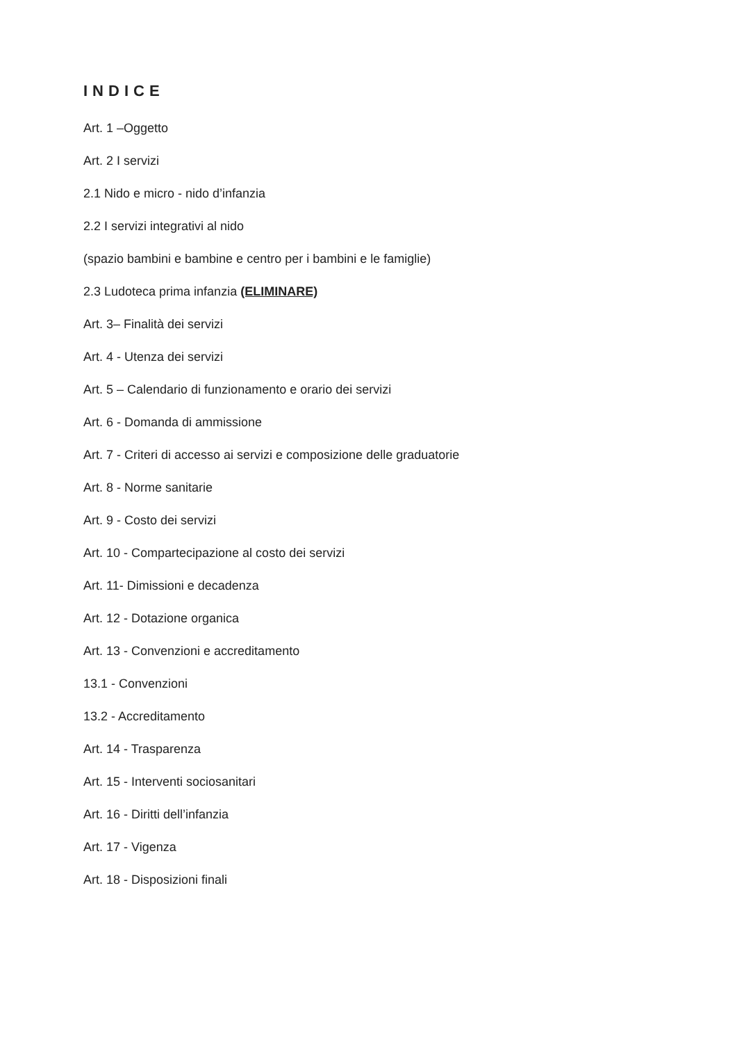INDICE
Art. 1 –Oggetto
Art. 2 I servizi
2.1 Nido e micro - nido d’infanzia
2.2 I servizi integrativi al nido
(spazio bambini e bambine e centro per i bambini e le famiglie)
2.3 Ludoteca prima infanzia (ELIMINARE)
Art. 3– Finalità dei servizi
Art. 4 - Utenza dei servizi
Art. 5 – Calendario di funzionamento e orario dei servizi
Art. 6 - Domanda di ammissione
Art. 7 - Criteri di accesso ai servizi e composizione delle graduatorie
Art. 8 - Norme sanitarie
Art. 9 - Costo dei servizi
Art. 10 - Compartecipazione al costo dei servizi
Art. 11- Dimissioni e decadenza
Art. 12 - Dotazione organica
Art. 13 - Convenzioni e accreditamento
13.1 - Convenzioni
13.2 - Accreditamento
Art. 14 - Trasparenza
Art. 15 - Interventi sociosanitari
Art. 16 - Diritti dell’infanzia
Art. 17 - Vigenza
Art. 18 - Disposizioni finali